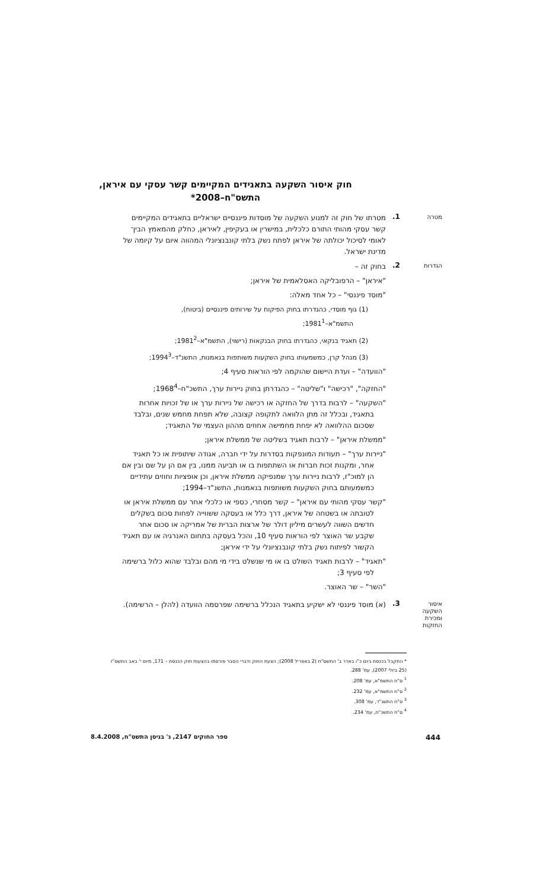חוק איסור השקעה בתאגידים המקיימים קשר עסקי עם איראן,
התשס"ח–2008*
מטרה
1.
מטרתו של חוק זה למנוע השקעה של מוסדות פיננסיים ישראליים בתאגידים המקיימים קשר עסקי מהותי התורם כלכלית, במישרין או בעקיפין, לאיראן, כחלק מהמאמץ הבין־לאומי לסיכול יכולתה של איראן לפתח נשק בלתי קונבנציונלי המהווה איום על קיומה של מדינת ישראל.
הגדרות
2.
בחוק זה –
"איראן" – הרפובליקה האסלאמית של איראן;
"מוסד פיננסי" – כל אחד מאלה:
(1) גוף מוסדי, כהגדרתו בחוק הפיקוח על שירותים פיננסיים (ביטוח), התשמ"א–1981<sup>1</sup>;
(2) תאגיד בנקאי, כהגדרתו בחוק הבנקאות (רישוי), התשמ"א–1981<sup>2</sup>;
(3) מנהל קרן, כמשמעותו בחוק השקעות משותפות בנאמנות, התשנ"ד–1994<sup>3</sup>;
"הוועדה" – ועדת היישום שהוקמה לפי הוראות סעיף 4;
"החזקה", "רכישה" ו"שליטה" – כהגדרתן בחוק ניירות ערך, התשכ"ח–1968<sup>4</sup>;
"השקעה" – לרבות בדרך של החזקה או רכישה של ניירות ערך או של זכויות אחרות בתאגיד, ובכלל זה מתן הלוואה לתקופה קצובה, שלא תפחת מחמש שנים, ובלבד שסכום ההלוואה לא יפחת מחמישה אחוזים מההון העצמי של התאגיד;
"ממשלת איראן" – לרבות תאגיד בשליטה של ממשלת איראן;
"ניירות ערך" – תעודות המונפקות בסדרות על ידי חברה, אגודה שיתופית או כל תאגיד אחר, ומקנות זכות חברות או השתתפות בו או תביעה ממנו, בין אם הן על שם ובין אם הן למוכ"ז, לרבות ניירות ערך שמנפיקה ממשלת איראן, וכן אופציות וחוזים עתידיים כמשמעותם בחוק השקעות משותפות בנאמנות, התשנ"ד–1994;
"קשר עסקי מהותי עם איראן" – קשר מסחרי, כספי או כלכלי אחר עם ממשלת איראן או לטובתה או בשטחה של איראן, דרך כלל או בעסקה ששווייה לפחות סכום בשקלים חדשים השווה לעשרים מיליון דולר של ארצות הברית של אמריקה או סכום אחר שקבע שר האוצר לפי הוראות סעיף 10, והכל בעסקה בתחום האנרגיה או עם תאגיד הקשור לפיתוח נשק בלתי קונבנציונלי על ידי איראן;
"תאגיד" – לרבות תאגיד השולט בו או מי שנשלט בידי מי מהם ובלבד שהוא כלול ברשימה לפי סעיף 3;
"השר" – שר האוצר.
איסור השקעה ומכירת החזקות
3.
(א) מוסד פיננסי לא ישקיע בתאגיד הנכלל ברשימה שפרסמה הוועדה (להלן – הרשימה).
* התקבל בכנסת ביום כ"ו באדר ב' התשס"ח (2 באפריל 2008); הצעת החוק ודברי הסבר פורסמו בהצעות חוק הכנסת – 171, מיום י' באב התשס"ז (25 ביולי 2007), עמ' 288.
<sup>1</sup> ס"ח התשמ"א, עמ' 208.
<sup>2</sup> ס"ח התשמ"א, עמ' 232.
<sup>3</sup> ס"ח התשנ"ד, עמ' 308.
<sup>4</sup> ס"ח התשכ"ח, עמ' 234.
444 ספר החוקים 2147, ג' בניסן התשס"ח, 8.4.2008